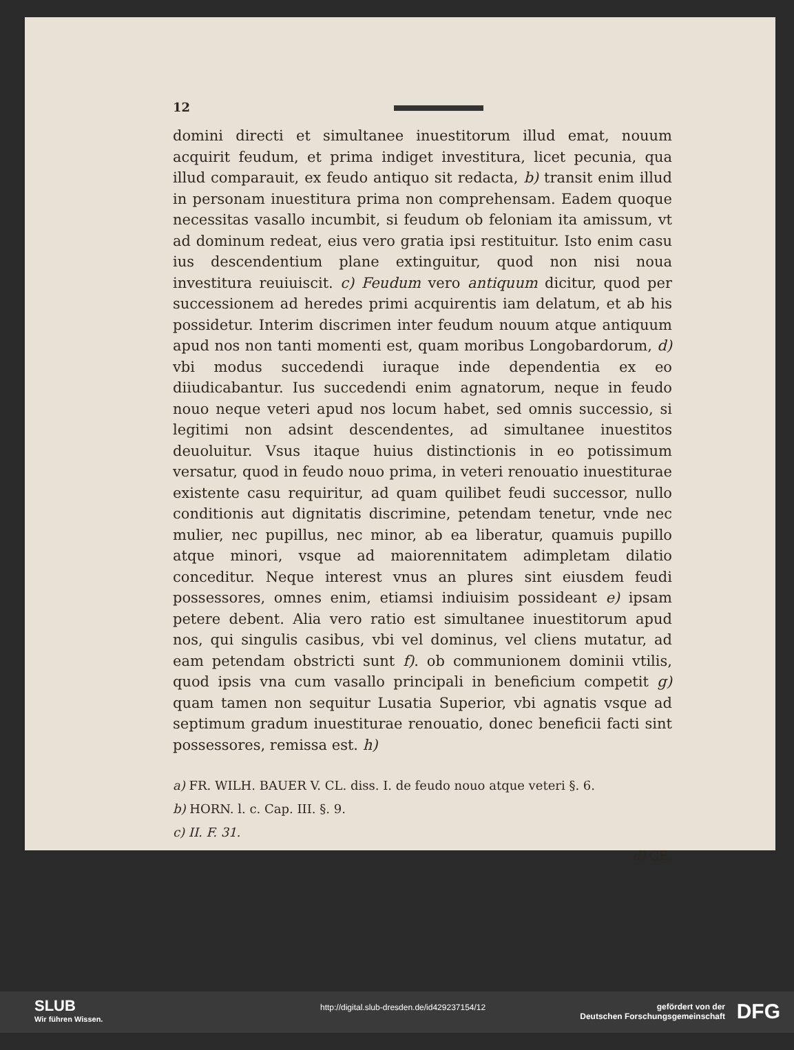12
domini directi et simultanee inuestitorum illud emat, nouum acquirit feudum, et prima indiget investitura, licet pecunia, qua illud comparauit, ex feudo antiquo sit redacta, b) transit enim illud in personam inuestitura prima non comprehensam. Eadem quoque necessitas vasallo incumbit, si feudum ob feloniam ita amissum, vt ad dominum redeat, eius vero gratia ipsi restituitur. Isto enim casu ius descendentium plane extinguitur, quod non nisi noua investitura reuiuiscit. c) Feudum vero antiquum dicitur, quod per successionem ad heredes primi acquirentis iam delatum, et ab his possidetur. Interim discrimen inter feudum nouum atque antiquum apud nos non tanti momenti est, quam moribus Longobardorum, d) vbi modus succedendi iuraque inde dependentia ex eo diiudicabantur. Ius succedendi enim agnatorum, neque in feudo nouo neque veteri apud nos locum habet, sed omnis successio, si legitimi non adsint descendentes, ad simultanee inuestitos deuoluitur. Vsus itaque huius distinctionis in eo potissimum versatur, quod in feudo nouo prima, in veteri renouatio inuestiturae existente casu requiritur, ad quam quilibet feudi successor, nullo conditionis aut dignitatis discrimine, petendam tenetur, vnde nec mulier, nec pupillus, nec minor, ab ea liberatur, quamuis pupillo atque minori, vsque ad maiorennitatem adimpletam dilatio conceditur. Neque interest vnus an plures sint eiusdem feudi possessores, omnes enim, etiamsi indiuisim possideant e) ipsam petere debent. Alia vero ratio est simultanee inuestitorum apud nos, qui singulis casibus, vbi vel dominus, vel cliens mutatur, ad eam petendam obstricti sunt f). ob communionem dominii vtilis, quod ipsis vna cum vasallo principali in beneficium competit g) quam tamen non sequitur Lusatia Superior, vbi agnatis vsque ad septimum gradum inuestiturae renouatio, donec beneficii facti sint possessores, remissa est. h)
a) FR. WILH. BAUER V. CL. diss. I. de feudo nouo atque veteri §. 6.
b) HORN. l. c. Cap. III. §. 9.
c) II. F. 31.
d) GE.
SLUB
Wir führen Wissen.
http://digital.slub-dresden.de/id429237154/12
gefördert von der
Deutschen Forschungsgemeinschaft
DFG